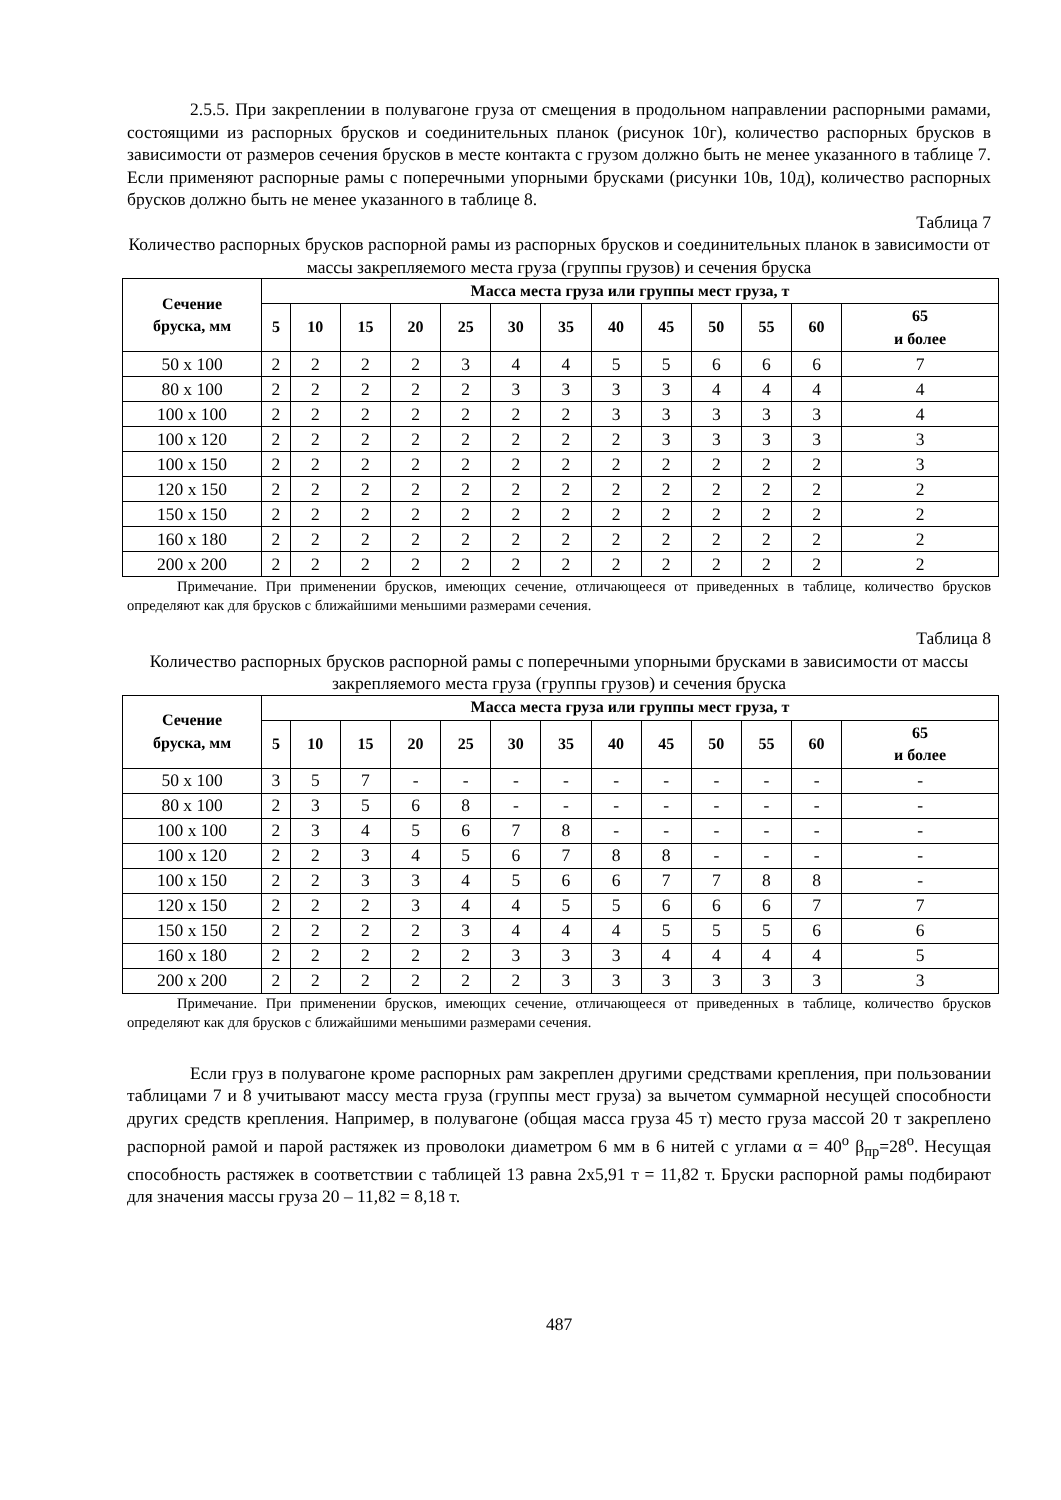2.5.5. При закреплении в полувагоне груза от смещения в продольном направлении распорными рамами, состоящими из распорных брусков и соединительных планок (рисунок 10г), количество распорных брусков в зависимости от размеров сечения брусков в месте контакта с грузом должно быть не менее указанного в таблице 7. Если применяют распорные рамы с поперечными упорными брусками (рисунки 10в, 10д), количество распорных брусков должно быть не менее указанного в таблице 8.
Таблица 7
Количество распорных брусков распорной рамы из распорных брусков и соединительных планок в зависимости от массы закрепляемого места груза (группы грузов) и сечения бруска
| Сечение бруска, мм | Масса места груза или группы мест груза, т | | | | | | | | | | | | |
| --- | --- | --- | --- | --- | --- | --- | --- | --- | --- | --- | --- | --- | --- |
| | 5 | 10 | 15 | 20 | 25 | 30 | 35 | 40 | 45 | 50 | 55 | 60 | 65 и более |
| 50 x 100 | 2 | 2 | 2 | 2 | 3 | 4 | 4 | 5 | 5 | 6 | 6 | 6 | 7 |
| 80 x 100 | 2 | 2 | 2 | 2 | 2 | 3 | 3 | 3 | 3 | 4 | 4 | 4 | 4 |
| 100 x 100 | 2 | 2 | 2 | 2 | 2 | 2 | 2 | 3 | 3 | 3 | 3 | 3 | 4 |
| 100 x 120 | 2 | 2 | 2 | 2 | 2 | 2 | 2 | 2 | 3 | 3 | 3 | 3 | 3 |
| 100 x 150 | 2 | 2 | 2 | 2 | 2 | 2 | 2 | 2 | 2 | 2 | 2 | 2 | 3 |
| 120 x 150 | 2 | 2 | 2 | 2 | 2 | 2 | 2 | 2 | 2 | 2 | 2 | 2 | 2 |
| 150 x 150 | 2 | 2 | 2 | 2 | 2 | 2 | 2 | 2 | 2 | 2 | 2 | 2 | 2 |
| 160 x 180 | 2 | 2 | 2 | 2 | 2 | 2 | 2 | 2 | 2 | 2 | 2 | 2 | 2 |
| 200 x 200 | 2 | 2 | 2 | 2 | 2 | 2 | 2 | 2 | 2 | 2 | 2 | 2 | 2 |
Примечание. При применении брусков, имеющих сечение, отличающееся от приведенных в таблице, количество брусков определяют как для брусков с ближайшими меньшими размерами сечения.
Таблица 8
Количество распорных брусков распорной рамы с поперечными упорными брусками в зависимости от массы закрепляемого места груза (группы грузов) и сечения бруска
| Сечение бруска, мм | Масса места груза или группы мест груза, т | | | | | | | | | | | | |
| --- | --- | --- | --- | --- | --- | --- | --- | --- | --- | --- | --- | --- | --- |
| | 5 | 10 | 15 | 20 | 25 | 30 | 35 | 40 | 45 | 50 | 55 | 60 | 65 и более |
| 50 x 100 | 3 | 5 | 7 | - | - | - | - | - | - | - | - | - | - |
| 80 x 100 | 2 | 3 | 5 | 6 | 8 | - | - | - | - | - | - | - | - |
| 100 x 100 | 2 | 3 | 4 | 5 | 6 | 7 | 8 | - | - | - | - | - | - |
| 100 x 120 | 2 | 2 | 3 | 4 | 5 | 6 | 7 | 8 | 8 | - | - | - | - |
| 100 x 150 | 2 | 2 | 3 | 3 | 4 | 5 | 6 | 6 | 7 | 7 | 8 | 8 | - |
| 120 x 150 | 2 | 2 | 2 | 3 | 4 | 4 | 5 | 5 | 6 | 6 | 6 | 7 | 7 |
| 150 x 150 | 2 | 2 | 2 | 2 | 3 | 4 | 4 | 4 | 5 | 5 | 5 | 6 | 6 |
| 160 x 180 | 2 | 2 | 2 | 2 | 2 | 3 | 3 | 3 | 4 | 4 | 4 | 4 | 5 |
| 200 x 200 | 2 | 2 | 2 | 2 | 2 | 2 | 3 | 3 | 3 | 3 | 3 | 3 | 3 |
Примечание. При применении брусков, имеющих сечение, отличающееся от приведенных в таблице, количество брусков определяют как для брусков с ближайшими меньшими размерами сечения.
Если груз в полувагоне кроме распорных рам закреплен другими средствами крепления, при пользовании таблицами 7 и 8 учитывают массу места груза (группы мест груза) за вычетом суммарной несущей способности других средств крепления. Например, в полувагоне (общая масса груза 45 т) место груза массой 20 т закреплено распорной рамой и парой растяжек из проволоки диаметром 6 мм в 6 нитей с углами α = 40<sup>o</sup> β<sub>пр</sub>=28<sup>o</sup>. Несущая способность растяжек в соответствии с таблицей 13 равна 2х5,91 т = 11,82 т. Бруски распорной рамы подбирают для значения массы груза 20 – 11,82 = 8,18 т.
487